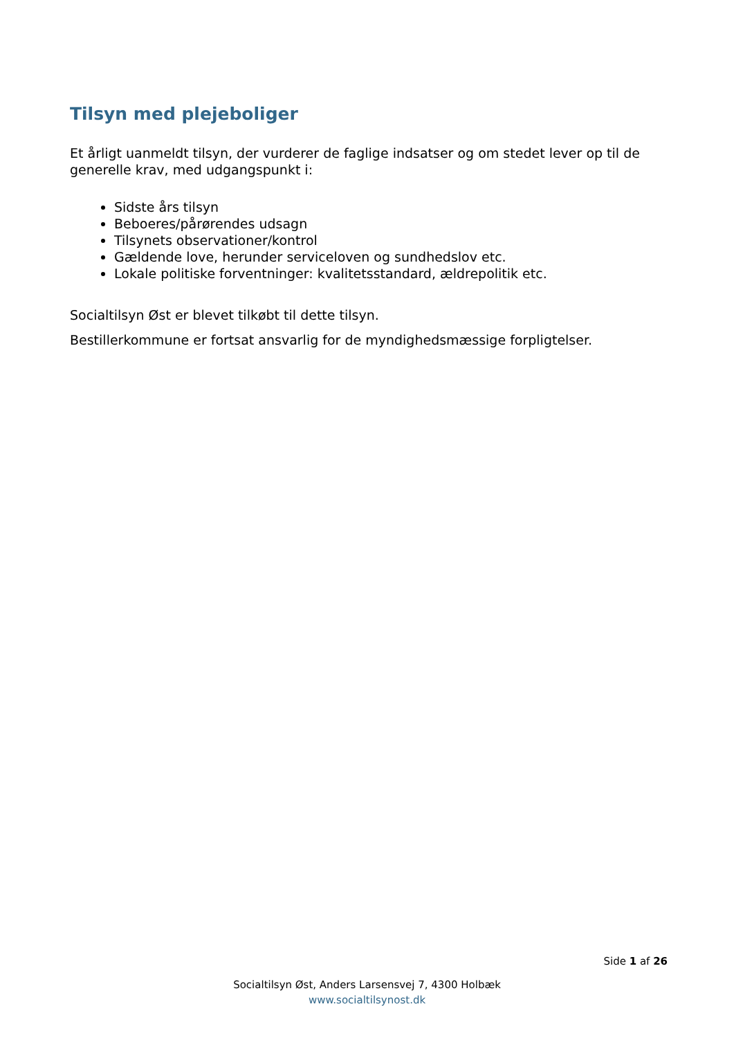Tilsyn med plejeboliger
Et årligt uanmeldt tilsyn, der vurderer de faglige indsatser og om stedet lever op til de generelle krav, med udgangspunkt i:
Sidste års tilsyn
Beboeres/pårørendes udsagn
Tilsynets observationer/kontrol
Gældende love, herunder serviceloven og sundhedslov etc.
Lokale politiske forventninger: kvalitetsstandard, ældrepolitik etc.
Socialtilsyn Øst er blevet tilkøbt til dette tilsyn.
Bestillerkommune er fortsat ansvarlig for de myndighedsmæssige forpligtelser.
Side 1 af 26
Socialtilsyn Øst, Anders Larsensvej 7, 4300 Holbæk
www.socialtilsynost.dk